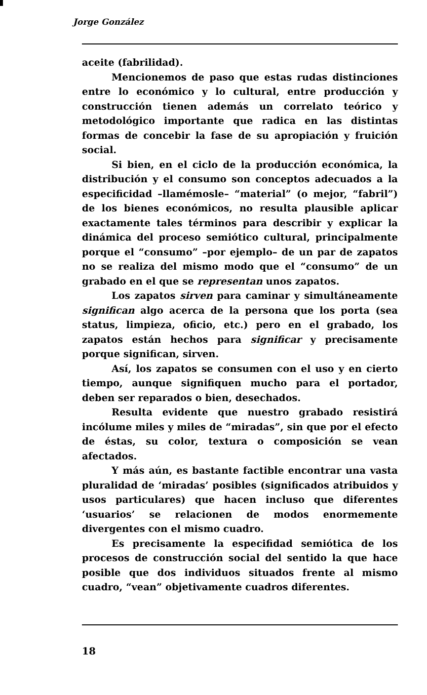Jorge González
aceite (fabrilidad).
Mencionemos de paso que estas rudas distinciones entre lo económico y lo cultural, entre producción y construcción tienen además un correlato teórico y metodológico importante que radica en las distintas formas de concebir la fase de su apropiación y fruición social.
Si bien, en el ciclo de la producción económica, la distribución y el consumo son conceptos adecuados a la especificidad –llamémosle– “material” (o mejor, “fabril”) de los bienes económicos, no resulta plausible aplicar exactamente tales términos para describir y explicar la dinámica del proceso semiótico cultural, principalmente porque el “consumo” –por ejemplo– de un par de zapatos no se realiza del mismo modo que el “consumo” de un grabado en el que se representan unos zapatos.
Los zapatos sirven para caminar y simultáneamente significan algo acerca de la persona que los porta (sea status, limpieza, oficio, etc.) pero en el grabado, los zapatos están hechos para significar y precisamente porque significan, sirven.
Así, los zapatos se consumen con el uso y en cierto tiempo, aunque signifiquen mucho para el portador, deben ser reparados o bien, desechados.
Resulta evidente que nuestro grabado resistirá incólume miles y miles de “miradas”, sin que por el efecto de éstas, su color, textura o composición se vean afectados.
Y más aún, es bastante factible encontrar una vasta pluralidad de ‘miradas’ posibles (significados atribuidos y usos particulares) que hacen incluso que diferentes ‘usuarios’ se relacionen de modos enormemente divergentes con el mismo cuadro.
Es precisamente la especifidad semiótica de los procesos de construcción social del sentido la que hace posible que dos individuos situados frente al mismo cuadro, “vean” objetivamente cuadros diferentes.
18